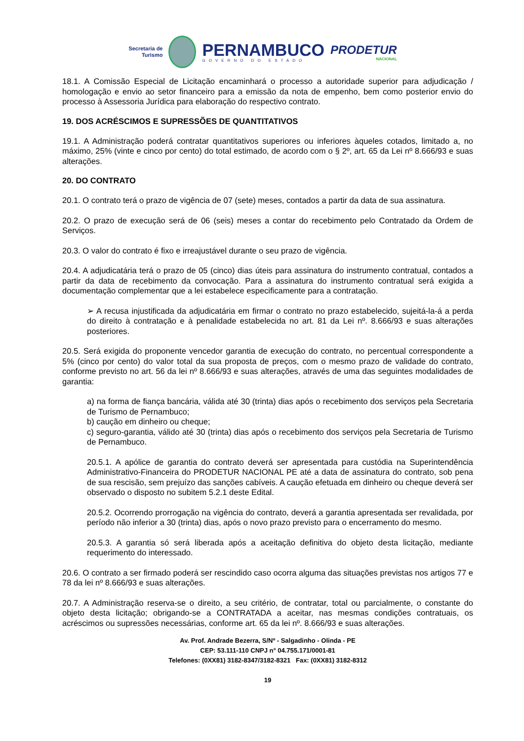Secretaria de
Turismo
PERNAMBUCO
GOVERNO DO ESTADO
PRODETUR
NACIONAL
18.1. A Comissão Especial de Licitação encaminhará o processo a autoridade superior para adjudicação / homologação e envio ao setor financeiro para a emissão da nota de empenho, bem como posterior envio do processo à Assessoria Jurídica para elaboração do respectivo contrato.
19. DOS ACRÉSCIMOS E SUPRESSÕES DE QUANTITATIVOS
19.1. A Administração poderá contratar quantitativos superiores ou inferiores àqueles cotados, limitado a, no máximo, 25% (vinte e cinco por cento) do total estimado, de acordo com o § 2º, art. 65 da Lei nº 8.666/93 e suas alterações.
20. DO CONTRATO
20.1. O contrato terá o prazo de vigência de 07 (sete) meses, contados a partir da data de sua assinatura.
20.2. O prazo de execução será de 06 (seis) meses a contar do recebimento pelo Contratado da Ordem de Serviços.
20.3. O valor do contrato é fixo e irreajustável durante o seu prazo de vigência.
20.4. A adjudicatária terá o prazo de 05 (cinco) dias úteis para assinatura do instrumento contratual, contados a partir da data de recebimento da convocação. Para a assinatura do instrumento contratual será exigida a documentação complementar que a lei estabelece especificamente para a contratação.
➢ A recusa injustificada da adjudicatária em firmar o contrato no prazo estabelecido, sujeitá-la-á a perda do direito à contratação e à penalidade estabelecida no art. 81 da Lei nº. 8.666/93 e suas alterações posteriores.
20.5. Será exigida do proponente vencedor garantia de execução do contrato, no percentual correspondente a 5% (cinco por cento) do valor total da sua proposta de preços, com o mesmo prazo de validade do contrato, conforme previsto no art. 56 da lei nº 8.666/93 e suas alterações, através de uma das seguintes modalidades de garantia:
a) na forma de fiança bancária, válida até 30 (trinta) dias após o recebimento dos serviços pela Secretaria de Turismo de Pernambuco;
b) caução em dinheiro ou cheque;
c) seguro-garantia, válido até 30 (trinta) dias após o recebimento dos serviços pela Secretaria de Turismo de Pernambuco.
20.5.1. A apólice de garantia do contrato deverá ser apresentada para custódia na Superintendência Administrativo-Financeira do PRODETUR NACIONAL PE até a data de assinatura do contrato, sob pena de sua rescisão, sem prejuízo das sanções cabíveis. A caução efetuada em dinheiro ou cheque deverá ser observado o disposto no subitem 5.2.1 deste Edital.
20.5.2. Ocorrendo prorrogação na vigência do contrato, deverá a garantia apresentada ser revalidada, por período não inferior a 30 (trinta) dias, após o novo prazo previsto para o encerramento do mesmo.
20.5.3. A garantia só será liberada após a aceitação definitiva do objeto desta licitação, mediante requerimento do interessado.
20.6. O contrato a ser firmado poderá ser rescindido caso ocorra alguma das situações previstas nos artigos 77 e 78 da lei nº 8.666/93 e suas alterações.
20.7. A Administração reserva-se o direito, a seu critério, de contratar, total ou parcialmente, o constante do objeto desta licitação; obrigando-se a CONTRATADA a aceitar, nas mesmas condições contratuais, os acréscimos ou supressões necessárias, conforme art. 65 da lei nº. 8.666/93 e suas alterações.
Av. Prof. Andrade Bezerra, S/Nº - Salgadinho - Olinda - PE
CEP: 53.111-110 CNPJ n° 04.755.171/0001-81
Telefones: (0XX81) 3182-8347/3182-8321 Fax: (0XX81) 3182-8312
19